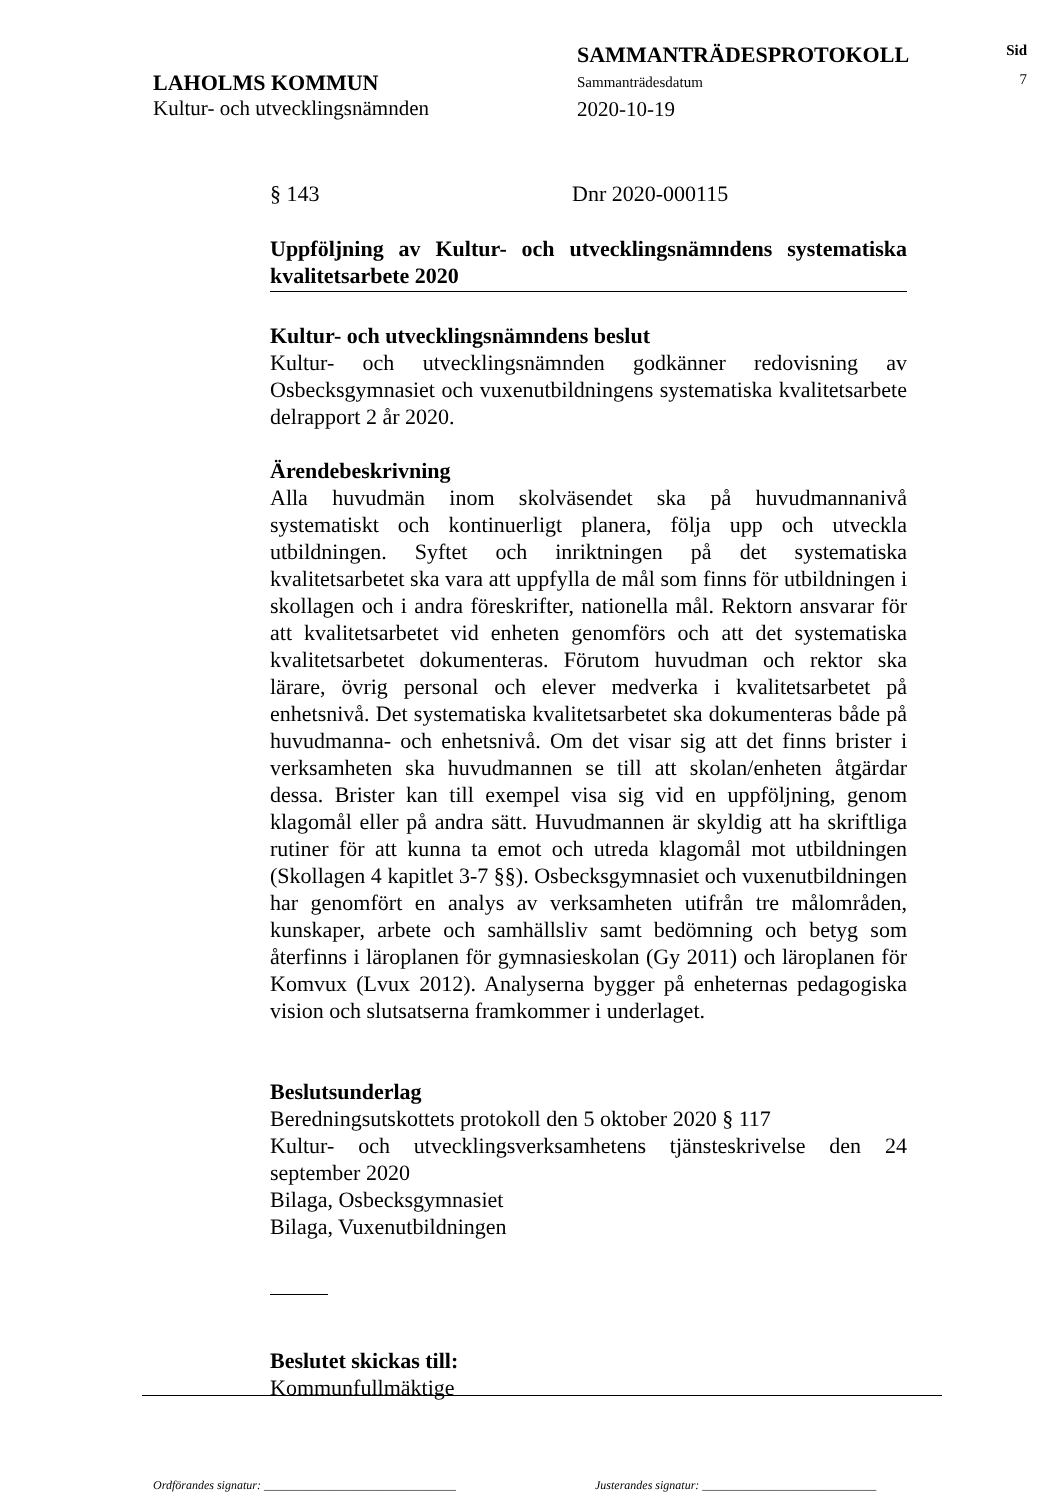LAHOLMS KOMMUN
Kultur- och utvecklingsnämnden
SAMMANTRÄDESPROTOKOLL
Sammanträdesdatum
2020-10-19
Sid
7
§ 143 Dnr 2020-000115
Uppföljning av Kultur- och utvecklingsnämndens systematiska kvalitetsarbete 2020
Kultur- och utvecklingsnämndens beslut
Kultur- och utvecklingsnämnden godkänner redovisning av Osbecksgymnasiet och vuxenutbildningens systematiska kvalitetsarbete delrapport 2 år 2020.
Ärendebeskrivning
Alla huvudmän inom skolväsendet ska på huvudmannanivå systematiskt och kontinuerligt planera, följa upp och utveckla utbildningen. Syftet och inriktningen på det systematiska kvalitetsarbetet ska vara att uppfylla de mål som finns för utbildningen i skollagen och i andra föreskrifter, nationella mål. Rektorn ansvarar för att kvalitetsarbetet vid enheten genomförs och att det systematiska kvalitetsarbetet dokumenteras. Förutom huvudman och rektor ska lärare, övrig personal och elever medverka i kvalitetsarbetet på enhetsnivå. Det systematiska kvalitetsarbetet ska dokumenteras både på huvudmanna- och enhetsnivå. Om det visar sig att det finns brister i verksamheten ska huvudmannen se till att skolan/enheten åtgärdar dessa. Brister kan till exempel visa sig vid en uppföljning, genom klagomål eller på andra sätt. Huvudmannen är skyldig att ha skriftliga rutiner för att kunna ta emot och utreda klagomål mot utbildningen (Skollagen 4 kapitlet 3-7 §§). Osbecksgymnasiet och vuxenutbildningen har genomfört en analys av verksamheten utifrån tre målområden, kunskaper, arbete och samhällsliv samt bedömning och betyg som återfinns i läroplanen för gymnasieskolan (Gy 2011) och läroplanen för Komvux (Lvux 2012). Analyserna bygger på enheternas pedagogiska vision och slutsatserna framkommer i underlaget.
Beslutsunderlag
Beredningsutskottets protokoll den 5 oktober 2020 § 117
Kultur- och utvecklingsverksamhetens tjänsteskrivelse den 24 september 2020
Bilaga, Osbecksgymnasiet
Bilaga, Vuxenutbildningen
Beslutet skickas till:
Kommunfullmäktige
Ordförandes signatur: ________________________________ Justerandes signatur: _____________________________